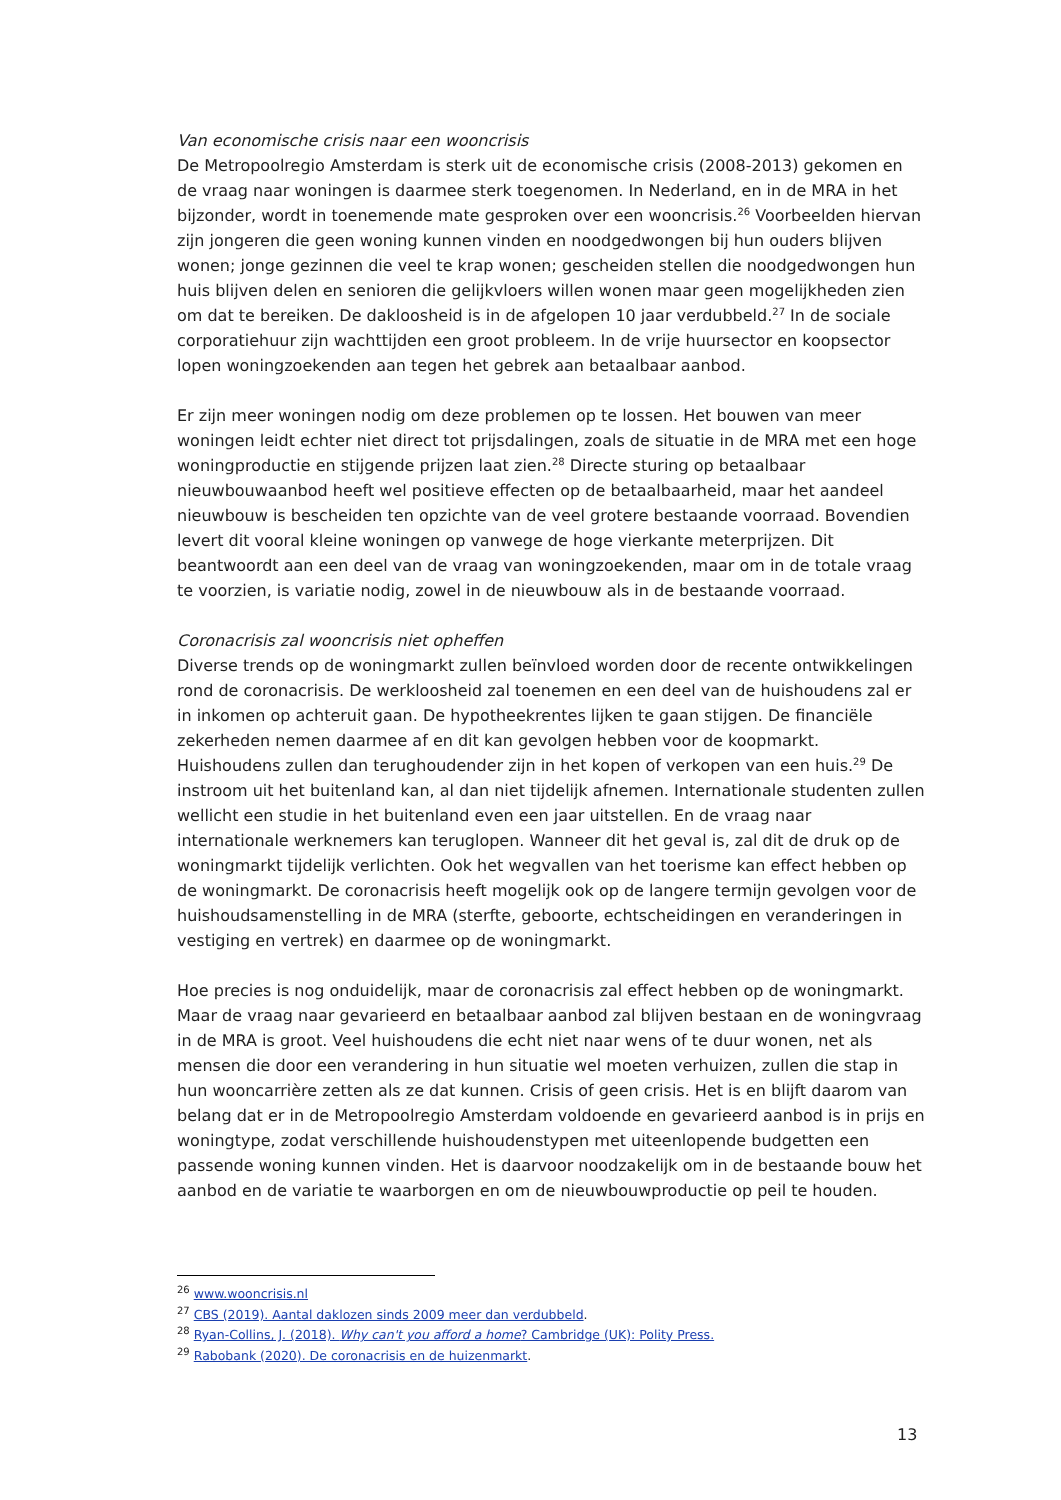Van economische crisis naar een wooncrisis
De Metropoolregio Amsterdam is sterk uit de economische crisis (2008-2013) gekomen en de vraag naar woningen is daarmee sterk toegenomen. In Nederland, en in de MRA in het bijzonder, wordt in toenemende mate gesproken over een wooncrisis.<sup>26</sup> Voorbeelden hiervan zijn jongeren die geen woning kunnen vinden en noodgedwongen bij hun ouders blijven wonen; jonge gezinnen die veel te krap wonen; gescheiden stellen die noodgedwongen hun huis blijven delen en senioren die gelijkvloers willen wonen maar geen mogelijkheden zien om dat te bereiken. De dakloosheid is in de afgelopen 10 jaar verdubbeld.<sup>27</sup> In de sociale corporatiehuur zijn wachttijden een groot probleem. In de vrije huursector en koopsector lopen woningzoekenden aan tegen het gebrek aan betaalbaar aanbod.
Er zijn meer woningen nodig om deze problemen op te lossen. Het bouwen van meer woningen leidt echter niet direct tot prijsdalingen, zoals de situatie in de MRA met een hoge woningproductie en stijgende prijzen laat zien.<sup>28</sup> Directe sturing op betaalbaar nieuwbouwaanbod heeft wel positieve effecten op de betaalbaarheid, maar het aandeel nieuwbouw is bescheiden ten opzichte van de veel grotere bestaande voorraad. Bovendien levert dit vooral kleine woningen op vanwege de hoge vierkante meterprijzen. Dit beantwoordt aan een deel van de vraag van woningzoekenden, maar om in de totale vraag te voorzien, is variatie nodig, zowel in de nieuwbouw als in de bestaande voorraad.
Coronacrisis zal wooncrisis niet opheffen
Diverse trends op de woningmarkt zullen beïnvloed worden door de recente ontwikkelingen rond de coronacrisis. De werkloosheid zal toenemen en een deel van de huishoudens zal er in inkomen op achteruit gaan. De hypotheekrentes lijken te gaan stijgen. De financiële zekerheden nemen daarmee af en dit kan gevolgen hebben voor de koopmarkt. Huishoudens zullen dan terughoudender zijn in het kopen of verkopen van een huis.<sup>29</sup> De instroom uit het buitenland kan, al dan niet tijdelijk afnemen. Internationale studenten zullen wellicht een studie in het buitenland even een jaar uitstellen. En de vraag naar internationale werknemers kan teruglopen. Wanneer dit het geval is, zal dit de druk op de woningmarkt tijdelijk verlichten. Ook het wegvallen van het toerisme kan effect hebben op de woningmarkt. De coronacrisis heeft mogelijk ook op de langere termijn gevolgen voor de huishoudsamenstelling in de MRA (sterfte, geboorte, echtscheidingen en veranderingen in vestiging en vertrek) en daarmee op de woningmarkt.
Hoe precies is nog onduidelijk, maar de coronacrisis zal effect hebben op de woningmarkt. Maar de vraag naar gevarieerd en betaalbaar aanbod zal blijven bestaan en de woningvraag in de MRA is groot. Veel huishoudens die echt niet naar wens of te duur wonen, net als mensen die door een verandering in hun situatie wel moeten verhuizen, zullen die stap in hun wooncarrière zetten als ze dat kunnen. Crisis of geen crisis. Het is en blijft daarom van belang dat er in de Metropoolregio Amsterdam voldoende en gevarieerd aanbod is in prijs en woningtype, zodat verschillende huishoudenstypen met uiteenlopende budgetten een passende woning kunnen vinden. Het is daarvoor noodzakelijk om in de bestaande bouw het aanbod en de variatie te waarborgen en om de nieuwbouwproductie op peil te houden.
<sup>26</sup> www.wooncrisis.nl
<sup>27</sup> CBS (2019). Aantal daklozen sinds 2009 meer dan verdubbeld.
<sup>28</sup> Ryan-Collins, J. (2018). Why can't you afford a home? Cambridge (UK): Polity Press.
<sup>29</sup> Rabobank (2020). De coronacrisis en de huizenmarkt.
13